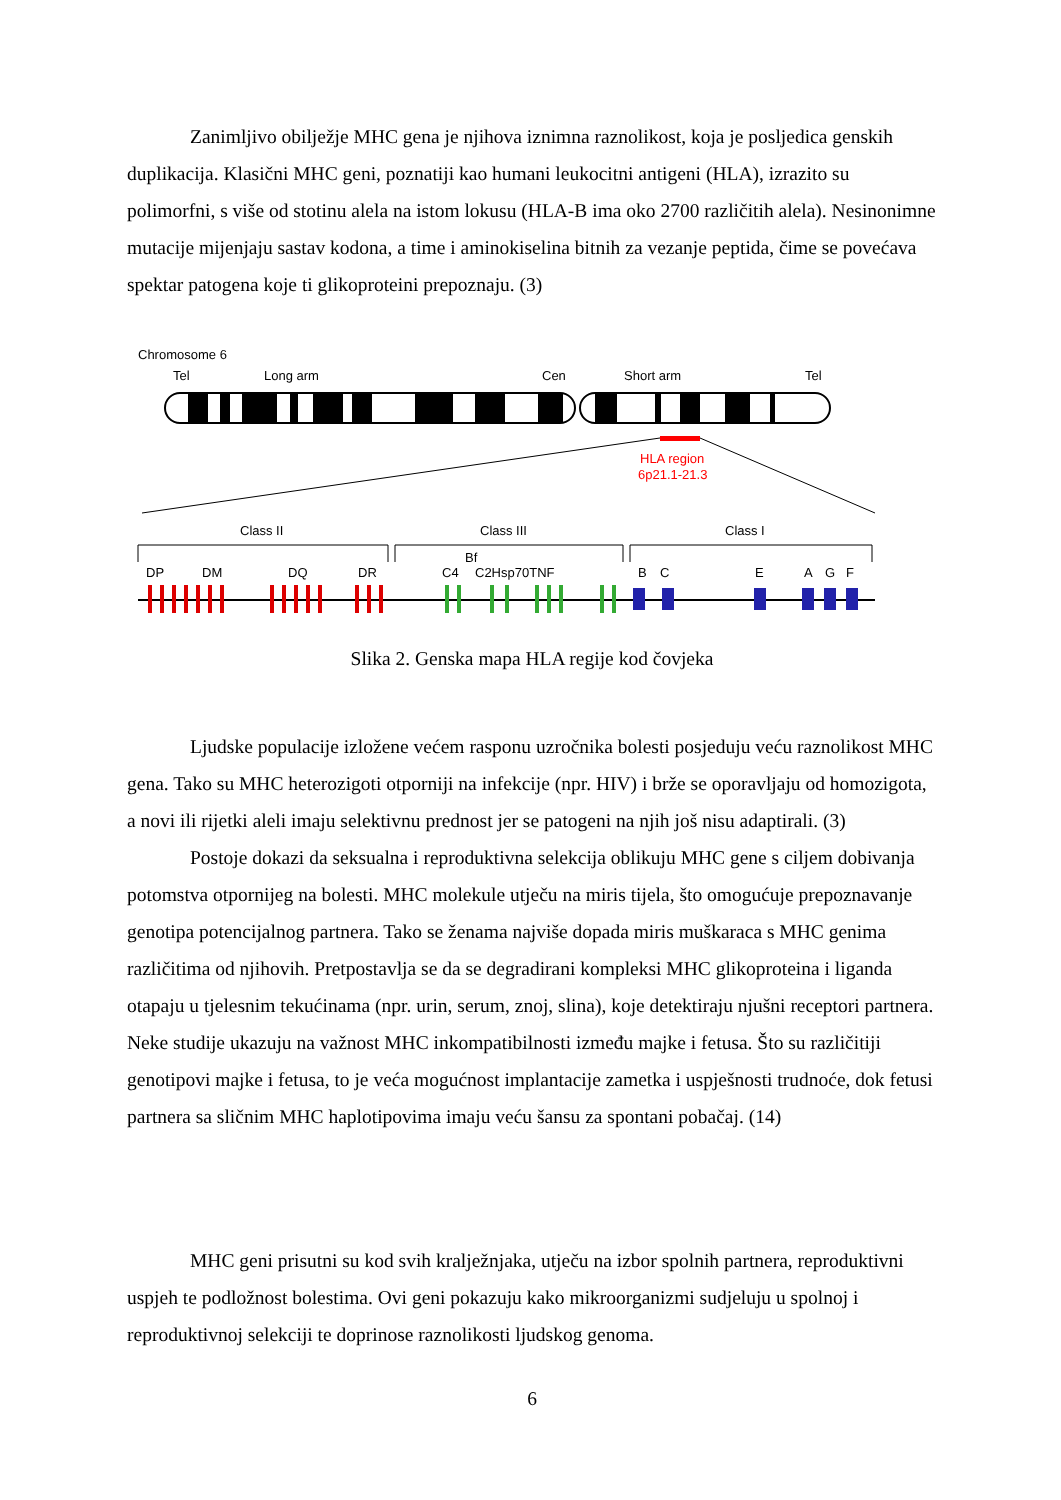Zanimljivo obilježje MHC gena je njihova iznimna raznolikost, koja je posljedica genskih duplikacija. Klasični MHC geni, poznatiji kao humani leukocitni antigeni (HLA), izrazito su polimorfni, s više od stotinu alela na istom lokusu (HLA-B ima oko 2700 različitih alela). Nesinonimne mutacije mijenjaju sastav kodona, a time i aminokiselina bitnih za vezanje peptida, čime se povećava spektar patogena koje ti glikoproteini prepoznaju. (3)
Chromosome 6
Tel
Long arm
Cen
Short arm
Tel
HLA region
6p21.1-21.3
Class II
Class III
Class I
Bf
DP
DM
DQ
DR
C4
C2Hsp70TNF
B
C
E
A
G
F
Slika 2. Genska mapa HLA regije kod čovjeka
Ljudske populacije izložene većem rasponu uzročnika bolesti posjeduju veću raznolikost MHC gena. Tako su MHC heterozigoti otporniji na infekcije (npr. HIV) i brže se oporavljaju od homozigota, a novi ili rijetki aleli imaju selektivnu prednost jer se patogeni na njih još nisu adaptirali. (3)
Postoje dokazi da seksualna i reproduktivna selekcija oblikuju MHC gene s ciljem dobivanja potomstva otpornijeg na bolesti. MHC molekule utječu na miris tijela, što omogućuje prepoznavanje genotipa potencijalnog partnera. Tako se ženama najviše dopada miris muškaraca s MHC genima različitima od njihovih. Pretpostavlja se da se degradirani kompleksi MHC glikoproteina i liganda otapaju u tjelesnim tekućinama (npr. urin, serum, znoj, slina), koje detektiraju njušni receptori partnera. Neke studije ukazuju na važnost MHC inkompatibilnosti između majke i fetusa. Što su različitiji genotipovi majke i fetusa, to je veća mogućnost implantacije zametka i uspješnosti trudnoće, dok fetusi partnera sa sličnim MHC haplotipovima imaju veću šansu za spontani pobačaj. (14)
MHC geni prisutni su kod svih kralježnjaka, utječu na izbor spolnih partnera, reproduktivni uspjeh te podložnost bolestima. Ovi geni pokazuju kako mikroorganizmi sudjeluju u spolnoj i reproduktivnoj selekciji te doprinose raznolikosti ljudskog genoma.
6